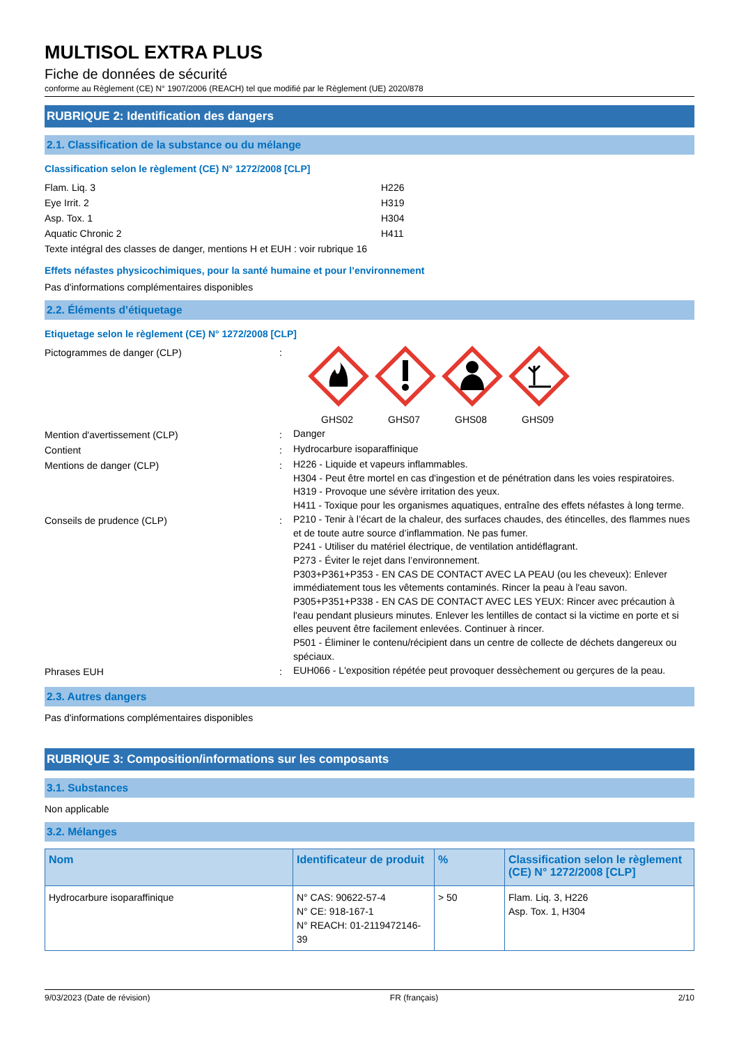MULTISOL EXTRA PLUS
Fiche de données de sécurité
conforme au Règlement (CE) N° 1907/2006 (REACH) tel que modifié par le Règlement (UE) 2020/878
RUBRIQUE 2: Identification des dangers
2.1. Classification de la substance ou du mélange
Classification selon le règlement (CE) N° 1272/2008 [CLP]
Flam. Liq. 3 H226
Eye Irrit. 2 H319
Asp. Tox. 1 H304
Aquatic Chronic 2 H411
Texte intégral des classes de danger, mentions H et EUH : voir rubrique 16
Effets néfastes physicochimiques, pour la santé humaine et pour l’environnement
Pas d'informations complémentaires disponibles
2.2. Éléments d’étiquetage
Etiquetage selon le règlement (CE) N° 1272/2008 [CLP]
Pictogrammes de danger (CLP) : GHS02 GHS07 GHS08 GHS09
Mention d'avertissement (CLP) :
Danger
Contient :
Hydrocarbure isoparaffinique
Mentions de danger (CLP) :
H226 - Liquide et vapeurs inflammables.
H304 - Peut être mortel en cas d'ingestion et de pénétration dans les voies respiratoires.
H319 - Provoque une sévère irritation des yeux.
H411 - Toxique pour les organismes aquatiques, entraîne des effets néfastes à long terme.
Conseils de prudence (CLP) :
P210 - Tenir à l’écart de la chaleur, des surfaces chaudes, des étincelles, des flammes nues et de toute autre source d’inflammation. Ne pas fumer.
P241 - Utiliser du matériel électrique, de ventilation antidéflagrant.
P273 - Éviter le rejet dans l’environnement.
P303+P361+P353 - EN CAS DE CONTACT AVEC LA PEAU (ou les cheveux): Enlever immédiatement tous les vêtements contaminés. Rincer la peau à l'eau savon.
P305+P351+P338 - EN CAS DE CONTACT AVEC LES YEUX: Rincer avec précaution à l'eau pendant plusieurs minutes. Enlever les lentilles de contact si la victime en porte et si elles peuvent être facilement enlevées. Continuer à rincer.
P501 - Éliminer le contenu/récipient dans un centre de collecte de déchets dangereux ou spéciaux.
Phrases EUH :
EUH066 - L'exposition répétée peut provoquer dessèchement ou gerçures de la peau.
2.3. Autres dangers
Pas d'informations complémentaires disponibles
RUBRIQUE 3: Composition/informations sur les composants
3.1. Substances
Non applicable
3.2. Mélanges
| Nom | Identificateur de produit | % | Classification selon le règlement (CE) N° 1272/2008 [CLP] |
| --- | --- | --- | --- |
| Hydrocarbure isoparaffinique | N° CAS: 90622-57-4 N° CE: 918-167-1 N° REACH: 01-2119472146-39 | > 50 | Flam. Liq. 3, H226 Asp. Tox. 1, H304 |
9/03/2023 (Date de révision) FR (français) 2/10